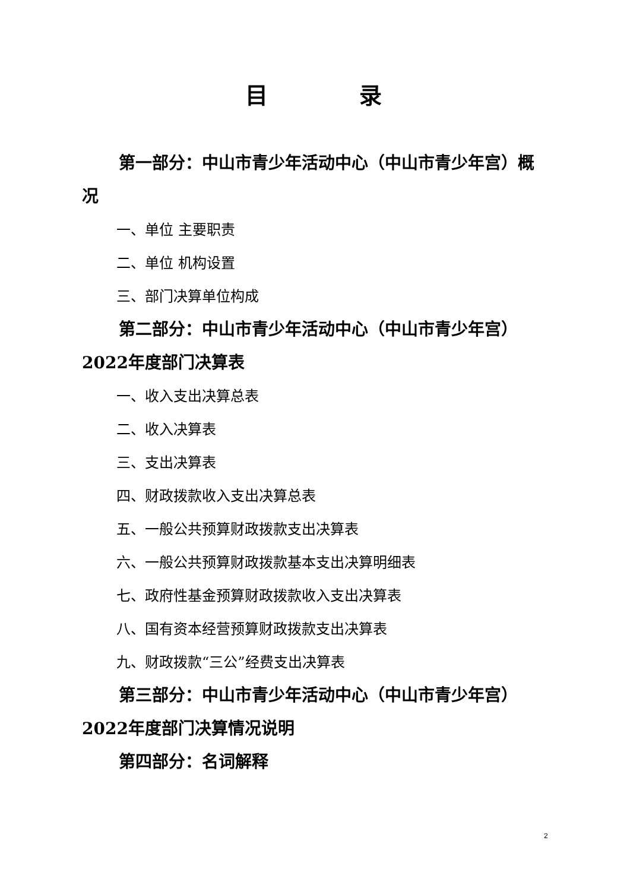目 录
第一部分：中山市青少年活动中心（中山市青少年宫）概况
一、单位 主要职责
二、单位 机构设置
三、部门决算单位构成
第二部分：中山市青少年活动中心（中山市青少年宫）2022年度部门决算表
一、收入支出决算总表
二、收入决算表
三、支出决算表
四、财政拨款收入支出决算总表
五、一般公共预算财政拨款支出决算表
六、一般公共预算财政拨款基本支出决算明细表
七、政府性基金预算财政拨款收入支出决算表
八、国有资本经营预算财政拨款支出决算表
九、财政拨款“三公”经费支出决算表
第三部分：中山市青少年活动中心（中山市青少年宫）2022年度部门决算情况说明
第四部分：名词解释
2